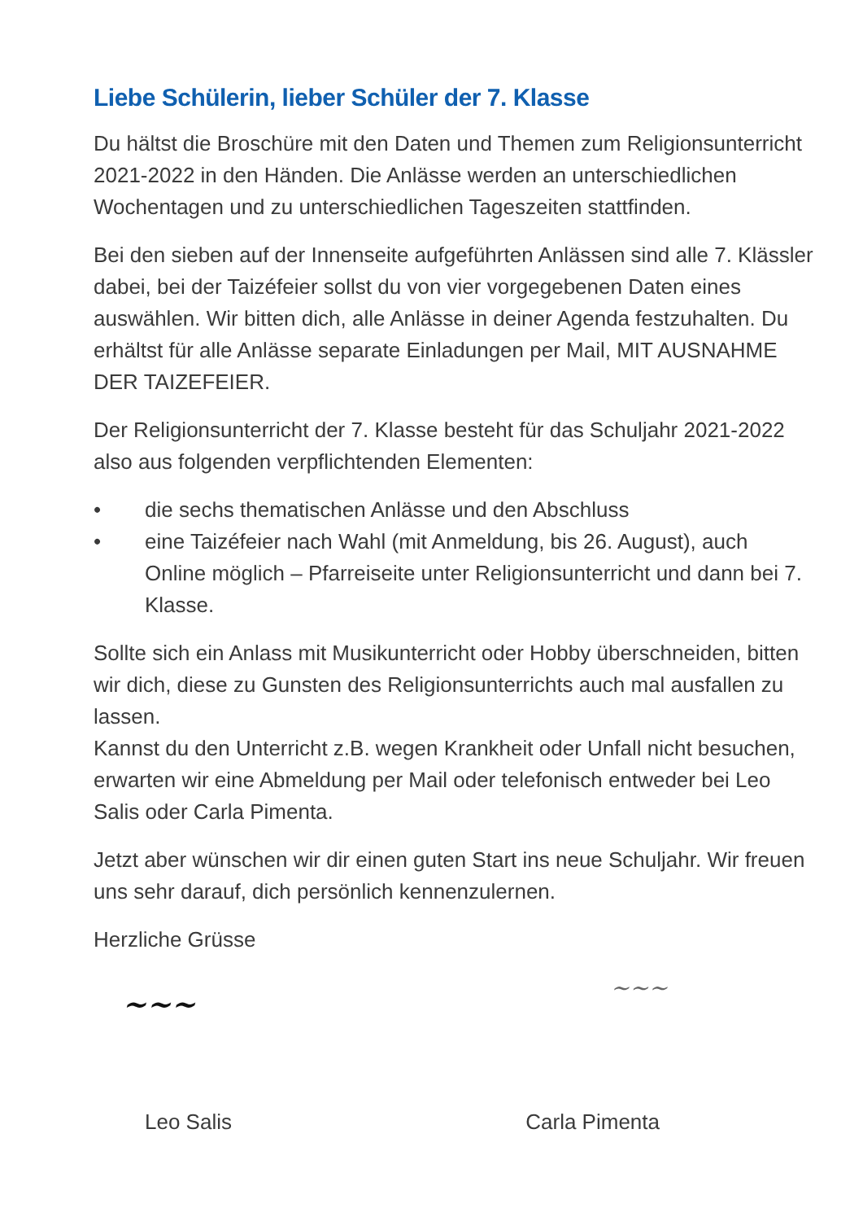Liebe Schülerin, lieber Schüler der 7. Klasse
Du hältst die Broschüre mit den Daten und Themen zum Religionsunterricht 2021-2022 in den Händen. Die Anlässe werden an unterschiedlichen Wochentagen und zu unterschiedlichen Tageszeiten stattfinden.
Bei den sieben auf der Innenseite aufgeführten Anlässen sind alle 7. Klässler dabei, bei der Taizéfeier sollst du von vier vorgegebenen Daten eines auswählen. Wir bitten dich, alle Anlässe in deiner Agenda festzuhalten. Du erhältst für alle Anlässe separate Einladungen per Mail, MIT AUSNAHME DER TAIZEFEIER.
Der Religionsunterricht der 7. Klasse besteht für das Schuljahr 2021-2022 also aus folgenden verpflichtenden Elementen:
• die sechs thematischen Anlässe und den Abschluss
• eine Taizéfeier nach Wahl (mit Anmeldung, bis 26. August), auch Online möglich – Pfarreiseite unter Religionsunterricht und dann bei 7. Klasse.
Sollte sich ein Anlass mit Musikunterricht oder Hobby überschneiden, bitten wir dich, diese zu Gunsten des Religionsunterrichts auch mal ausfallen zu lassen.
Kannst du den Unterricht z.B. wegen Krankheit oder Unfall nicht besuchen, erwarten wir eine Abmeldung per Mail oder telefonisch entweder bei Leo Salis oder Carla Pimenta.
Jetzt aber wünschen wir dir einen guten Start ins neue Schuljahr. Wir freuen uns sehr darauf, dich persönlich kennenzulernen.
Herzliche Grüsse
~~~
~~~
Leo Salis Carla Pimenta